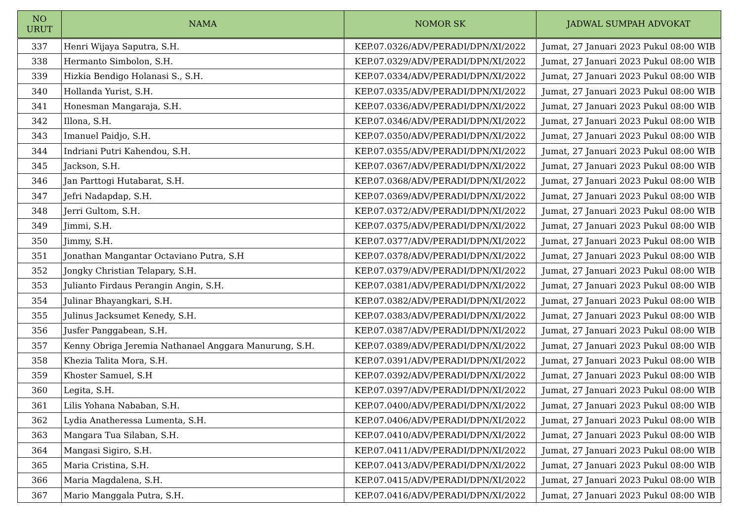| NO URUT | NAMA | NOMOR SK | JADWAL SUMPAH ADVOKAT |
| --- | --- | --- | --- |
| 337 | Henri Wijaya Saputra, S.H. | KEP.07.0326/ADV/PERADI/DPN/XI/2022 | Jumat, 27 Januari 2023 Pukul 08:00 WIB |
| 338 | Hermanto Simbolon, S.H. | KEP.07.0329/ADV/PERADI/DPN/XI/2022 | Jumat, 27 Januari 2023 Pukul 08:00 WIB |
| 339 | Hizkia Bendigo Holanasi S., S.H. | KEP.07.0334/ADV/PERADI/DPN/XI/2022 | Jumat, 27 Januari 2023 Pukul 08:00 WIB |
| 340 | Hollanda Yurist, S.H. | KEP.07.0335/ADV/PERADI/DPN/XI/2022 | Jumat, 27 Januari 2023 Pukul 08:00 WIB |
| 341 | Honesman Mangaraja, S.H. | KEP.07.0336/ADV/PERADI/DPN/XI/2022 | Jumat, 27 Januari 2023 Pukul 08:00 WIB |
| 342 | Illona, S.H. | KEP.07.0346/ADV/PERADI/DPN/XI/2022 | Jumat, 27 Januari 2023 Pukul 08:00 WIB |
| 343 | Imanuel Paidjo, S.H. | KEP.07.0350/ADV/PERADI/DPN/XI/2022 | Jumat, 27 Januari 2023 Pukul 08:00 WIB |
| 344 | Indriani Putri Kahendou, S.H. | KEP.07.0355/ADV/PERADI/DPN/XI/2022 | Jumat, 27 Januari 2023 Pukul 08:00 WIB |
| 345 | Jackson, S.H. | KEP.07.0367/ADV/PERADI/DPN/XI/2022 | Jumat, 27 Januari 2023 Pukul 08:00 WIB |
| 346 | Jan Parttogi Hutabarat, S.H. | KEP.07.0368/ADV/PERADI/DPN/XI/2022 | Jumat, 27 Januari 2023 Pukul 08:00 WIB |
| 347 | Jefri Nadapdap, S.H. | KEP.07.0369/ADV/PERADI/DPN/XI/2022 | Jumat, 27 Januari 2023 Pukul 08:00 WIB |
| 348 | Jerri Gultom, S.H. | KEP.07.0372/ADV/PERADI/DPN/XI/2022 | Jumat, 27 Januari 2023 Pukul 08:00 WIB |
| 349 | Jimmi, S.H. | KEP.07.0375/ADV/PERADI/DPN/XI/2022 | Jumat, 27 Januari 2023 Pukul 08:00 WIB |
| 350 | Jimmy, S.H. | KEP.07.0377/ADV/PERADI/DPN/XI/2022 | Jumat, 27 Januari 2023 Pukul 08:00 WIB |
| 351 | Jonathan Mangantar Octaviano Putra, S.H | KEP.07.0378/ADV/PERADI/DPN/XI/2022 | Jumat, 27 Januari 2023 Pukul 08:00 WIB |
| 352 | Jongky Christian Telapary, S.H. | KEP.07.0379/ADV/PERADI/DPN/XI/2022 | Jumat, 27 Januari 2023 Pukul 08:00 WIB |
| 353 | Julianto Firdaus Perangin Angin, S.H. | KEP.07.0381/ADV/PERADI/DPN/XI/2022 | Jumat, 27 Januari 2023 Pukul 08:00 WIB |
| 354 | Julinar Bhayangkari, S.H. | KEP.07.0382/ADV/PERADI/DPN/XI/2022 | Jumat, 27 Januari 2023 Pukul 08:00 WIB |
| 355 | Julinus Jacksumet Kenedy, S.H. | KEP.07.0383/ADV/PERADI/DPN/XI/2022 | Jumat, 27 Januari 2023 Pukul 08:00 WIB |
| 356 | Jusfer Panggabean, S.H. | KEP.07.0387/ADV/PERADI/DPN/XI/2022 | Jumat, 27 Januari 2023 Pukul 08:00 WIB |
| 357 | Kenny Obriga Jeremia Nathanael Anggara Manurung, S.H. | KEP.07.0389/ADV/PERADI/DPN/XI/2022 | Jumat, 27 Januari 2023 Pukul 08:00 WIB |
| 358 | Khezia Talita Mora, S.H. | KEP.07.0391/ADV/PERADI/DPN/XI/2022 | Jumat, 27 Januari 2023 Pukul 08:00 WIB |
| 359 | Khoster Samuel, S.H | KEP.07.0392/ADV/PERADI/DPN/XI/2022 | Jumat, 27 Januari 2023 Pukul 08:00 WIB |
| 360 | Legita, S.H. | KEP.07.0397/ADV/PERADI/DPN/XI/2022 | Jumat, 27 Januari 2023 Pukul 08:00 WIB |
| 361 | Lilis Yohana Nababan, S.H. | KEP.07.0400/ADV/PERADI/DPN/XI/2022 | Jumat, 27 Januari 2023 Pukul 08:00 WIB |
| 362 | Lydia Anatheressa Lumenta, S.H. | KEP.07.0406/ADV/PERADI/DPN/XI/2022 | Jumat, 27 Januari 2023 Pukul 08:00 WIB |
| 363 | Mangara Tua Silaban, S.H. | KEP.07.0410/ADV/PERADI/DPN/XI/2022 | Jumat, 27 Januari 2023 Pukul 08:00 WIB |
| 364 | Mangasi Sigiro, S.H. | KEP.07.0411/ADV/PERADI/DPN/XI/2022 | Jumat, 27 Januari 2023 Pukul 08:00 WIB |
| 365 | Maria Cristina, S.H. | KEP.07.0413/ADV/PERADI/DPN/XI/2022 | Jumat, 27 Januari 2023 Pukul 08:00 WIB |
| 366 | Maria Magdalena, S.H. | KEP.07.0415/ADV/PERADI/DPN/XI/2022 | Jumat, 27 Januari 2023 Pukul 08:00 WIB |
| 367 | Mario Manggala Putra, S.H. | KEP.07.0416/ADV/PERADI/DPN/XI/2022 | Jumat, 27 Januari 2023 Pukul 08:00 WIB |